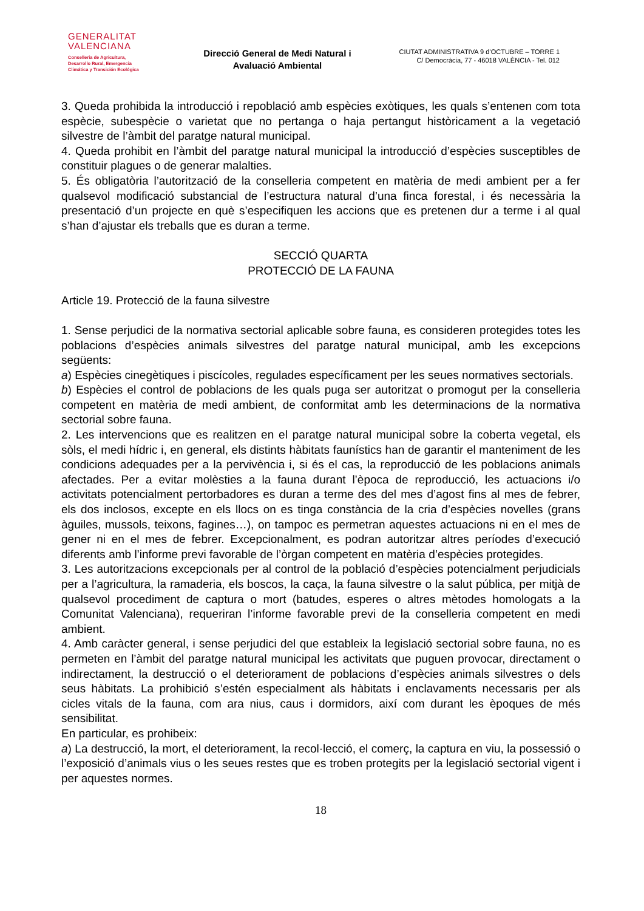GENERALITAT
VALENCIANA
Conselleria de Agricultura,
Desarrollo Rural, Emergencia
Climática y Transición Ecológica
Direcció General de Medi Natural i
Avaluació Ambiental
CIUTAT ADMINISTRATIVA 9 d’OCTUBRE – TORRE 1
C/ Democràcia, 77 - 46018 VALÈNCIA - Tel. 012
3. Queda prohibida la introducció i repoblació amb espècies exòtiques, les quals s’entenen com tota espècie, subespècie o varietat que no pertanga o haja pertangut històricament a la vegetació silvestre de l’àmbit del paratge natural municipal.
4. Queda prohibit en l’àmbit del paratge natural municipal la introducció d’espècies susceptibles de constituir plagues o de generar malalties.
5. És obligatòria l’autorització de la conselleria competent en matèria de medi ambient per a fer qualsevol modificació substancial de l’estructura natural d’una finca forestal, i és necessària la presentació d’un projecte en què s’especifiquen les accions que es pretenen dur a terme i al qual s’han d’ajustar els treballs que es duran a terme.
SECCIÓ QUARTA
PROTECCIÓ DE LA FAUNA
Article 19. Protecció de la fauna silvestre
1. Sense perjudici de la normativa sectorial aplicable sobre fauna, es consideren protegides totes les poblacions d’espècies animals silvestres del paratge natural municipal, amb les excepcions següents:
a) Espècies cinegètiques i piscícoles, regulades específicament per les seues normatives sectorials.
b) Espècies el control de poblacions de les quals puga ser autoritzat o promogut per la conselleria competent en matèria de medi ambient, de conformitat amb les determinacions de la normativa sectorial sobre fauna.
2. Les intervencions que es realitzen en el paratge natural municipal sobre la coberta vegetal, els sòls, el medi hídric i, en general, els distints hàbitats faunístics han de garantir el manteniment de les condicions adequades per a la pervivència i, si és el cas, la reproducció de les poblacions animals afectades. Per a evitar molèsties a la fauna durant l’època de reproducció, les actuacions i/o activitats potencialment pertorbadores es duran a terme des del mes d’agost fins al mes de febrer, els dos inclosos, excepte en els llocs on es tinga constància de la cria d’espècies novelles (grans àguiles, mussols, teixons, fagines…), on tampoc es permetran aquestes actuacions ni en el mes de gener ni en el mes de febrer. Excepcionalment, es podran autoritzar altres períodes d’execució diferents amb l’informe previ favorable de l’òrgan competent en matèria d’espècies protegides.
3. Les autoritzacions excepcionals per al control de la població d’espècies potencialment perjudicials per a l’agricultura, la ramaderia, els boscos, la caça, la fauna silvestre o la salut pública, per mitjà de qualsevol procediment de captura o mort (batudes, esperes o altres mètodes homologats a la Comunitat Valenciana), requeriran l’informe favorable previ de la conselleria competent en medi ambient.
4. Amb caràcter general, i sense perjudici del que estableix la legislació sectorial sobre fauna, no es permeten en l’àmbit del paratge natural municipal les activitats que puguen provocar, directament o indirectament, la destrucció o el deteriorament de poblacions d’espècies animals silvestres o dels seus hàbitats. La prohibició s’estén especialment als hàbitats i enclavaments necessaris per als cicles vitals de la fauna, com ara nius, caus i dormidors, així com durant les èpoques de més sensibilitat.
En particular, es prohibeix:
a) La destrucció, la mort, el deteriorament, la recol·lecció, el comerç, la captura en viu, la possessió o l’exposició d’animals vius o les seues restes que es troben protegits per la legislació sectorial vigent i per aquestes normes.
18